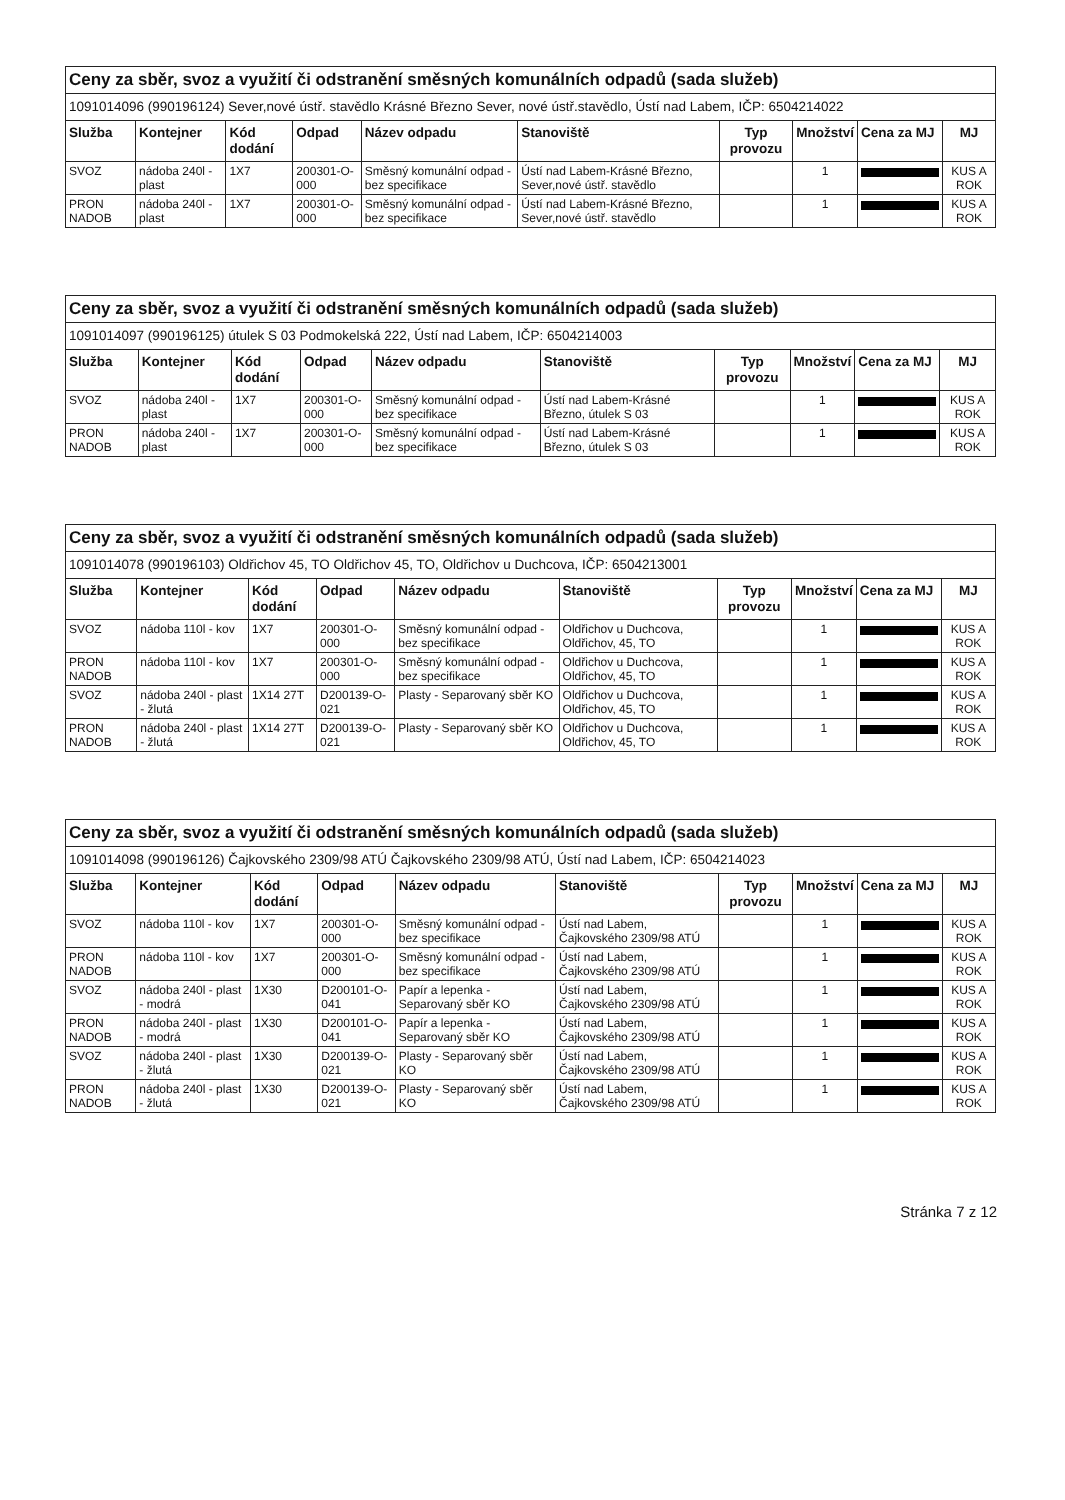| Ceny za sběr, svoz a využití či odstranění směsných komunálních odpadů (sada služeb) | | | | | | | | | |
| 1091014096 (990196124) Sever,nové ústř. stavědlo Krásné Březno Sever, nové ústř.stavědlo, Ústí nad Labem, IČP: 6504214022 | | | | | | | | | |
| Služba | Kontejner | Kód dodání | Odpad | Název odpadu | Stanoviště | Typ provozu | Množství | Cena za MJ | MJ |
| SVOZ | nádoba 240l - plast | 1X7 | 200301-O-000 | Směsný komunální odpad - bez specifikace | Ústí nad Labem-Krásné Březno, Sever,nové ústř. stavědlo | | 1 | | KUS A ROK |
| PRON NADOB | nádoba 240l - plast | 1X7 | 200301-O-000 | Směsný komunální odpad - bez specifikace | Ústí nad Labem-Krásné Březno, Sever,nové ústř. stavědlo | | 1 | | KUS A ROK |
| Ceny za sběr, svoz a využití či odstranění směsných komunálních odpadů (sada služeb) | | | | | | | | | |
| 1091014097 (990196125) útulek S 03 Podmokelská 222, Ústí nad Labem, IČP: 6504214003 | | | | | | | | | |
| Služba | Kontejner | Kód dodání | Odpad | Název odpadu | Stanoviště | Typ provozu | Množství | Cena za MJ | MJ |
| SVOZ | nádoba 240l - plast | 1X7 | 200301-O-000 | Směsný komunální odpad - bez specifikace | Ústí nad Labem-Krásné Březno, útulek S 03 | | 1 | | KUS A ROK |
| PRON NADOB | nádoba 240l - plast | 1X7 | 200301-O-000 | Směsný komunální odpad - bez specifikace | Ústí nad Labem-Krásné Březno, útulek S 03 | | 1 | | KUS A ROK |
| Ceny za sběr, svoz a využití či odstranění směsných komunálních odpadů (sada služeb) | | | | | | | | | |
| 1091014078 (990196103) Oldřichov 45, TO Oldřichov 45, TO, Oldřichov u Duchcova, IČP: 6504213001 | | | | | | | | | |
| Služba | Kontejner | Kód dodání | Odpad | Název odpadu | Stanoviště | Typ provozu | Množství | Cena za MJ | MJ |
| SVOZ | nádoba 110l - kov | 1X7 | 200301-O-000 | Směsný komunální odpad - bez specifikace | Oldřichov u Duchcova, Oldřichov, 45, TO | | 1 | | KUS A ROK |
| PRON NADOB | nádoba 110l - kov | 1X7 | 200301-O-000 | Směsný komunální odpad - bez specifikace | Oldřichov u Duchcova, Oldřichov, 45, TO | | 1 | | KUS A ROK |
| SVOZ | nádoba 240l - plast - žlutá | 1X14 27T | D200139-O-021 | Plasty - Separovaný sběr KO | Oldřichov u Duchcova, Oldřichov, 45, TO | | 1 | | KUS A ROK |
| PRON NADOB | nádoba 240l - plast - žlutá | 1X14 27T | D200139-O-021 | Plasty - Separovaný sběr KO | Oldřichov u Duchcova, Oldřichov, 45, TO | | 1 | | KUS A ROK |
| Ceny za sběr, svoz a využití či odstranění směsných komunálních odpadů (sada služeb) | | | | | | | | | |
| 1091014098 (990196126) Čajkovského 2309/98 ATÚ Čajkovského 2309/98 ATÚ, Ústí nad Labem, IČP: 6504214023 | | | | | | | | | |
| Služba | Kontejner | Kód dodání | Odpad | Název odpadu | Stanoviště | Typ provozu | Množství | Cena za MJ | MJ |
| SVOZ | nádoba 110l - kov | 1X7 | 200301-O-000 | Směsný komunální odpad - bez specifikace | Ústí nad Labem, Čajkovského 2309/98 ATÚ | | 1 | | KUS A ROK |
| PRON NADOB | nádoba 110l - kov | 1X7 | 200301-O-000 | Směsný komunální odpad - bez specifikace | Ústí nad Labem, Čajkovského 2309/98 ATÚ | | 1 | | KUS A ROK |
| SVOZ | nádoba 240l - plast - modrá | 1X30 | D200101-O-041 | Papír a lepenka - Separovaný sběr KO | Ústí nad Labem, Čajkovského 2309/98 ATÚ | | 1 | | KUS A ROK |
| PRON NADOB | nádoba 240l - plast - modrá | 1X30 | D200101-O-041 | Papír a lepenka - Separovaný sběr KO | Ústí nad Labem, Čajkovského 2309/98 ATÚ | | 1 | | KUS A ROK |
| SVOZ | nádoba 240l - plast - žlutá | 1X30 | D200139-O-021 | Plasty - Separovaný sběr KO | Ústí nad Labem, Čajkovského 2309/98 ATÚ | | 1 | | KUS A ROK |
| PRON NADOB | nádoba 240l - plast - žlutá | 1X30 | D200139-O-021 | Plasty - Separovaný sběr KO | Ústí nad Labem, Čajkovského 2309/98 ATÚ | | 1 | | KUS A ROK |
Stránka 7 z 12